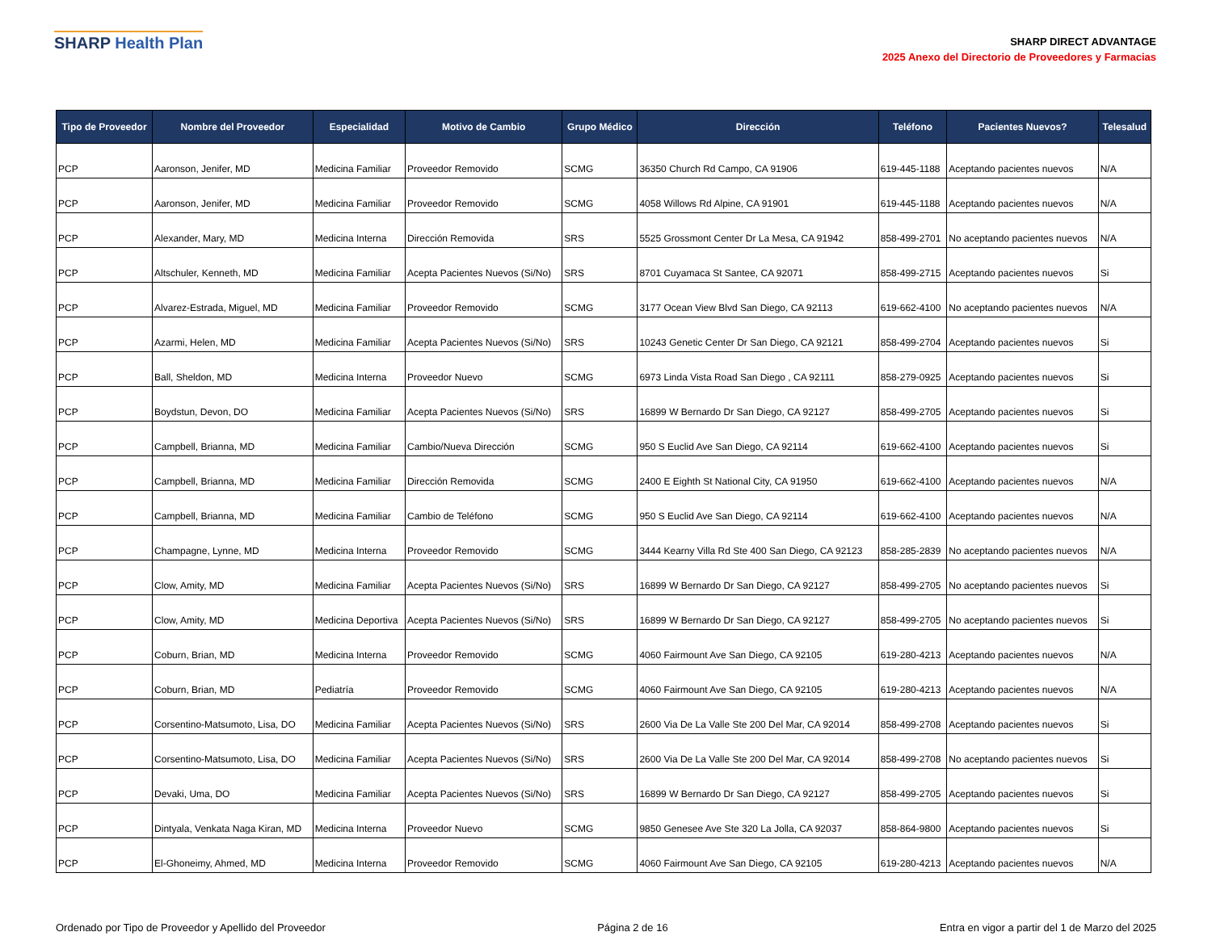SHARP Health Plan
SHARP DIRECT ADVANTAGE
2025 Anexo del Directorio de Proveedores y Farmacias
| Tipo de Proveedor | Nombre del Proveedor | Especialidad | Motivo de Cambio | Grupo Médico | Dirección | Teléfono | Pacientes Nuevos? | Telesalud |
| --- | --- | --- | --- | --- | --- | --- | --- | --- |
| PCP | Aaronson, Jenifer, MD | Medicina Familiar | Proveedor Removido | SCMG | 36350 Church Rd Campo, CA 91906 | 619-445-1188 | Aceptando pacientes nuevos | N/A |
| PCP | Aaronson, Jenifer, MD | Medicina Familiar | Proveedor Removido | SCMG | 4058 Willows Rd Alpine, CA 91901 | 619-445-1188 | Aceptando pacientes nuevos | N/A |
| PCP | Alexander, Mary, MD | Medicina Interna | Dirección Removida | SRS | 5525 Grossmont Center Dr La Mesa, CA 91942 | 858-499-2701 | No aceptando pacientes nuevos | N/A |
| PCP | Altschuler, Kenneth, MD | Medicina Familiar | Acepta Pacientes Nuevos (Si/No) | SRS | 8701 Cuyamaca St Santee, CA 92071 | 858-499-2715 | Aceptando pacientes nuevos | Si |
| PCP | Alvarez-Estrada, Miguel, MD | Medicina Familiar | Proveedor Removido | SCMG | 3177 Ocean View Blvd San Diego, CA 92113 | 619-662-4100 | No aceptando pacientes nuevos | N/A |
| PCP | Azarmi, Helen, MD | Medicina Familiar | Acepta Pacientes Nuevos (Si/No) | SRS | 10243 Genetic Center Dr San Diego, CA 92121 | 858-499-2704 | Aceptando pacientes nuevos | Si |
| PCP | Ball, Sheldon, MD | Medicina Interna | Proveedor Nuevo | SCMG | 6973 Linda Vista Road San Diego , CA 92111 | 858-279-0925 | Aceptando pacientes nuevos | Si |
| PCP | Boydstun, Devon, DO | Medicina Familiar | Acepta Pacientes Nuevos (Si/No) | SRS | 16899 W Bernardo Dr San Diego, CA 92127 | 858-499-2705 | Aceptando pacientes nuevos | Si |
| PCP | Campbell, Brianna, MD | Medicina Familiar | Cambio/Nueva Dirección | SCMG | 950 S Euclid Ave San Diego, CA 92114 | 619-662-4100 | Aceptando pacientes nuevos | Si |
| PCP | Campbell, Brianna, MD | Medicina Familiar | Dirección Removida | SCMG | 2400 E Eighth St National City, CA 91950 | 619-662-4100 | Aceptando pacientes nuevos | N/A |
| PCP | Campbell, Brianna, MD | Medicina Familiar | Cambio de Teléfono | SCMG | 950 S Euclid Ave San Diego, CA 92114 | 619-662-4100 | Aceptando pacientes nuevos | N/A |
| PCP | Champagne, Lynne, MD | Medicina Interna | Proveedor Removido | SCMG | 3444 Kearny Villa Rd Ste 400 San Diego, CA 92123 | 858-285-2839 | No aceptando pacientes nuevos | N/A |
| PCP | Clow, Amity, MD | Medicina Familiar | Acepta Pacientes Nuevos (Si/No) | SRS | 16899 W Bernardo Dr San Diego, CA 92127 | 858-499-2705 | No aceptando pacientes nuevos | Si |
| PCP | Clow, Amity, MD | Medicina Deportiva | Acepta Pacientes Nuevos (Si/No) | SRS | 16899 W Bernardo Dr San Diego, CA 92127 | 858-499-2705 | No aceptando pacientes nuevos | Si |
| PCP | Coburn, Brian, MD | Medicina Interna | Proveedor Removido | SCMG | 4060 Fairmount Ave San Diego, CA 92105 | 619-280-4213 | Aceptando pacientes nuevos | N/A |
| PCP | Coburn, Brian, MD | Pediatría | Proveedor Removido | SCMG | 4060 Fairmount Ave San Diego, CA 92105 | 619-280-4213 | Aceptando pacientes nuevos | N/A |
| PCP | Corsentino-Matsumoto, Lisa, DO | Medicina Familiar | Acepta Pacientes Nuevos (Si/No) | SRS | 2600 Via De La Valle Ste 200 Del Mar, CA 92014 | 858-499-2708 | Aceptando pacientes nuevos | Si |
| PCP | Corsentino-Matsumoto, Lisa, DO | Medicina Familiar | Acepta Pacientes Nuevos (Si/No) | SRS | 2600 Via De La Valle Ste 200 Del Mar, CA 92014 | 858-499-2708 | No aceptando pacientes nuevos | Si |
| PCP | Devaki, Uma, DO | Medicina Familiar | Acepta Pacientes Nuevos (Si/No) | SRS | 16899 W Bernardo Dr San Diego, CA 92127 | 858-499-2705 | Aceptando pacientes nuevos | Si |
| PCP | Dintyala, Venkata Naga Kiran, MD | Medicina Interna | Proveedor Nuevo | SCMG | 9850 Genesee Ave Ste 320 La Jolla, CA 92037 | 858-864-9800 | Aceptando pacientes nuevos | Si |
| PCP | El-Ghoneimy, Ahmed, MD | Medicina Interna | Proveedor Removido | SCMG | 4060 Fairmount Ave San Diego, CA 92105 | 619-280-4213 | Aceptando pacientes nuevos | N/A |
Ordenado por Tipo de Proveedor y Apellido del Proveedor Página 2 de 16 Entra en vigor a partir del 1 de Marzo del 2025